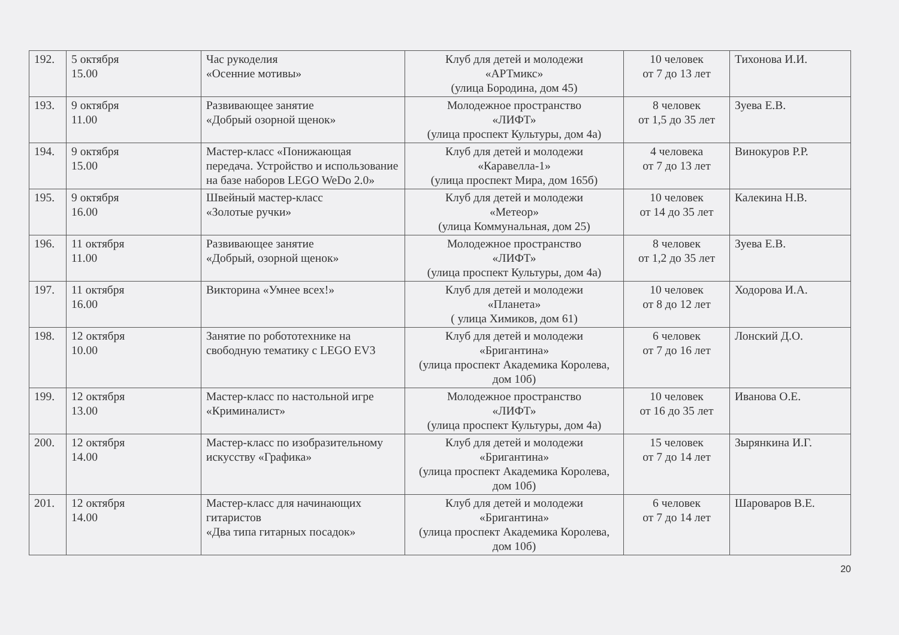| 192. | 5 октября 15.00 | Час рукоделия «Осенние мотивы» | Клуб для детей и молодежи «АРТмикс» (улица Бородина, дом 45) | 10 человек от 7 до 13 лет | Тихонова И.И. |
| 193. | 9 октября 11.00 | Развивающее занятие «Добрый озорной щенок» | Молодежное пространство «ЛИФТ» (улица проспект Культуры, дом 4а) | 8 человек от 1,5 до 35 лет | Зуева Е.В. |
| 194. | 9 октября 15.00 | Мастер-класс «Понижающая передача. Устройство и использование на базе наборов LEGO WeDo 2.0» | Клуб для детей и молодежи «Каравелла-1» (улица проспект Мира, дом 165б) | 4 человека от 7 до 13 лет | Винокуров Р.Р. |
| 195. | 9 октября 16.00 | Швейный мастер-класс «Золотые ручки» | Клуб для детей и молодежи «Метеор» (улица Коммунальная, дом 25) | 10 человек от 14 до 35 лет | Калекина Н.В. |
| 196. | 11 октября 11.00 | Развивающее занятие «Добрый, озорной щенок» | Молодежное пространство «ЛИФТ» (улица проспект Культуры, дом 4а) | 8 человек от 1,2 до 35 лет | Зуева Е.В. |
| 197. | 11 октября 16.00 | Викторина «Умнее всех!» | Клуб для детей и молодежи «Планета» ( улица Химиков, дом 61) | 10 человек от 8 до 12 лет | Ходорова И.А. |
| 198. | 12 октября 10.00 | Занятие по робототехнике на свободную тематику с LEGO EV3 | Клуб для детей и молодежи «Бригантина» (улица проспект Академика Королева, дом 10б) | 6 человек от 7 до 16 лет | Лонский Д.О. |
| 199. | 12 октября 13.00 | Мастер-класс по настольной игре «Криминалист» | Молодежное пространство «ЛИФТ» (улица проспект Культуры, дом 4а) | 10 человек от 16 до 35 лет | Иванова О.Е. |
| 200. | 12 октября 14.00 | Мастер-класс по изобразительному искусству «Графика» | Клуб для детей и молодежи «Бригантина» (улица проспект Академика Королева, дом 10б) | 15 человек от 7 до 14 лет | Зырянкина И.Г. |
| 201. | 12 октября 14.00 | Мастер-класс для начинающих гитаристов «Два типа гитарных посадок» | Клуб для детей и молодежи «Бригантина» (улица проспект Академика Королева, дом 10б) | 6 человек от 7 до 14 лет | Шароваров В.Е. |
20